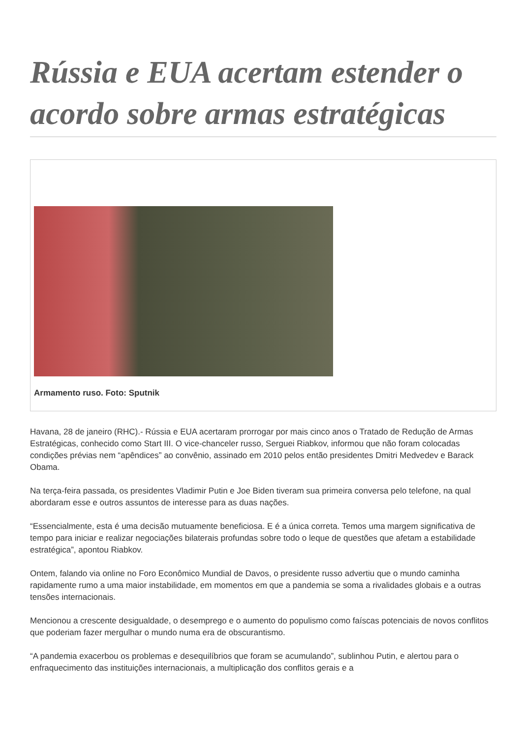Rússia e EUA acertam estender o acordo sobre armas estratégicas
Armamento ruso. Foto: Sputnik
Havana, 28 de janeiro (RHC).- Rússia e EUA acertaram prorrogar por mais cinco anos o Tratado de Redução de Armas Estratégicas, conhecido como Start III. O vice-chanceler russo, Serguei Riabkov, informou que não foram colocadas condições prévias nem “apêndices” ao convênio, assinado em 2010 pelos então presidentes Dmitri Medvedev e Barack Obama.
Na terça-feira passada, os presidentes Vladimir Putin e Joe Biden tiveram sua primeira conversa pelo telefone, na qual abordaram esse e outros assuntos de interesse para as duas nações.
“Essencialmente, esta é uma decisão mutuamente beneficiosa. E é a única correta. Temos uma margem significativa de tempo para iniciar e realizar negociações bilaterais profundas sobre todo o leque de questões que afetam a estabilidade estratégica”, apontou Riabkov.
Ontem, falando via online no Foro Econômico Mundial de Davos, o presidente russo advertiu que o mundo caminha rapidamente rumo a uma maior instabilidade, em momentos em que a pandemia se soma a rivalidades globais e a outras tensões internacionais.
Mencionou a crescente desigualdade, o desemprego e o aumento do populismo como faíscas potenciais de novos conflitos que poderiam fazer mergulhar o mundo numa era de obscurantismo.
“A pandemia exacerbou os problemas e desequilíbrios que foram se acumulando”, sublinhou Putin, e alertou para o enfraquecimento das instituições internacionais, a multiplicação dos conflitos gerais e a